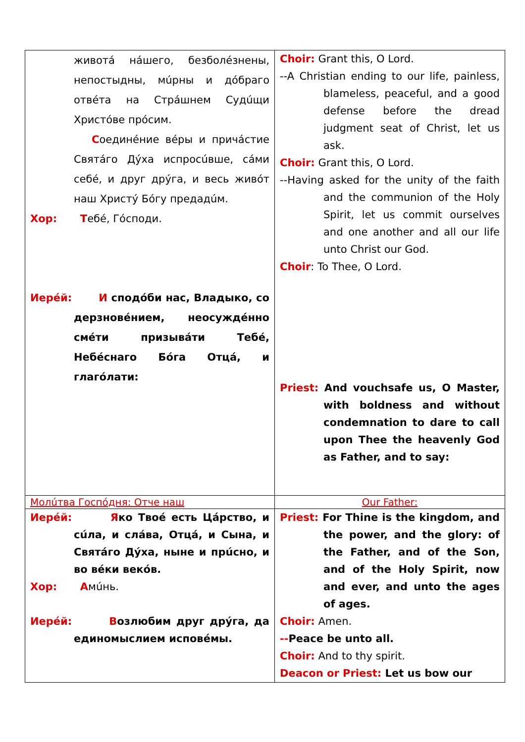| животá нáшего, безболéзнены, непостыдны, мúрны и дóбраго отвéта на Стрáшнем Судúщи Христóве прóсим. С оединéние вéры и причáстие Святáго Дýха испросúвше, сáми себé, и друг дрýга, и весь живóт наш Христý Бóгу предадúм. Хор: Т ебé, Гóсподи. Иерéй: И сподóби нас, Владыко, со дерзновéнием, неосуждéнно смéти призывáти Тебé, Небéснаго Бóга Отцá, и глагóлати: | Choir: Grant this, O Lord. --A Christian ending to our life, painless, blameless, peaceful, and a good defense before the dread judgment seat of Christ, let us ask. Choir: Grant this, O Lord. --Having asked for the unity of the faith and the communion of the Holy Spirit, let us commit ourselves and one another and all our life unto Christ our God. Choir : To Thee, O Lord. Priest: And vouchsafe us, O Master, with boldness and without condemnation to dare to call upon Thee the heavenly God as Father, and to say: |
| Молúтва Госпóдня: Отче наш | Our Father: |
| Иерéй: Я ко Твоé есть Цáрство, и сúла, и слáва, Отцá, и Сына, и Святáго Дýха, ныне и прúсно, и во вéки векóв. Хор: А мúнь. Иерéй: В озлюбим друг дрýга, да единомыслием исповéмы. | Priest: For Thine is the kingdom, and the power, and the glory: of the Father, and of the Son, and of the Holy Spirit, now and ever, and unto the ages of ages. Choir: Amen. -- Peace be unto all. Choir: And to thy spirit. Deacon or Priest: Let us bow our |